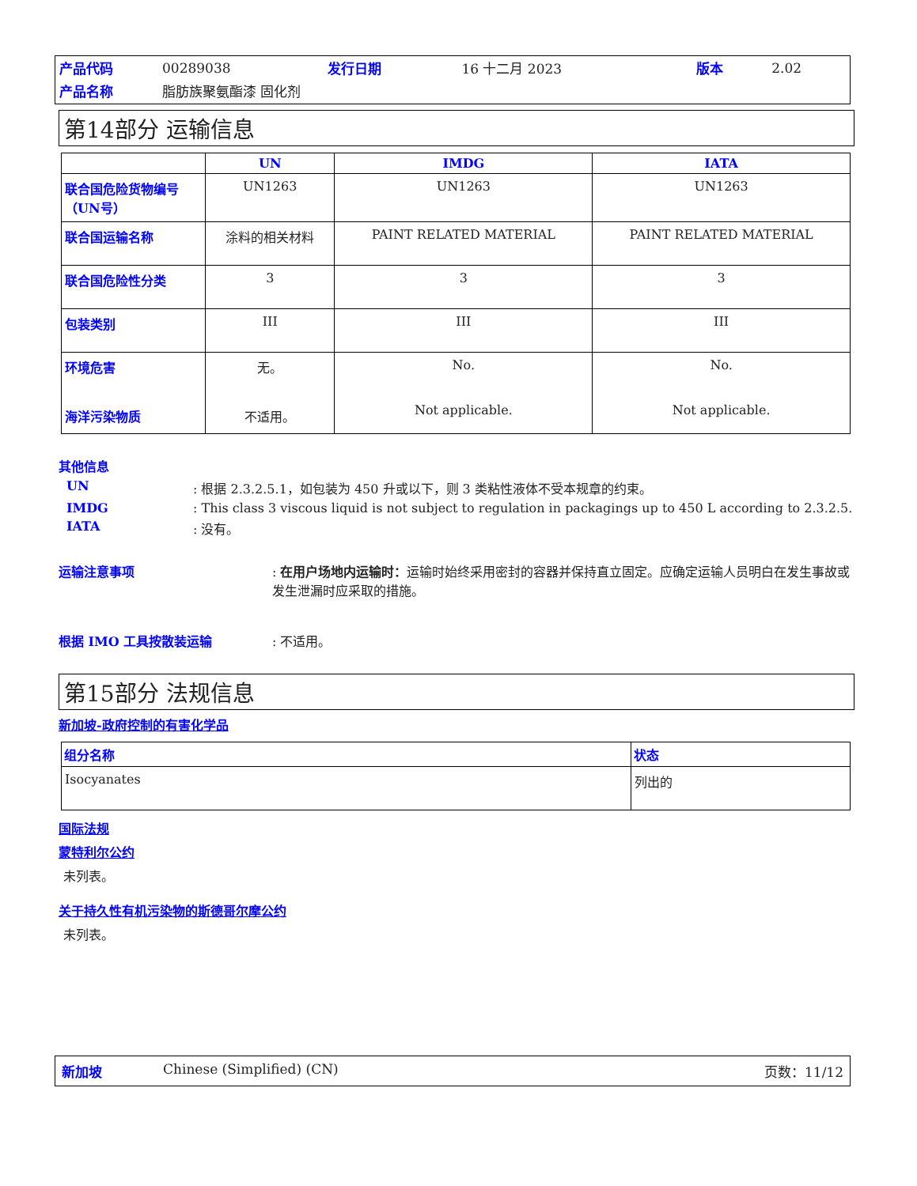| 产品代码 | 00289038 | 发行日期 | 16 十二月 2023 | 版本 | 2.02 |
| 产品名称 | 脂肪族聚氨酯漆 固化剂 | | | | |
第14部分 运输信息
| | UN | IMDG | IATA |
| --- | --- | --- | --- |
| 联合国危险货物编号（UN号） | UN1263 | UN1263 | UN1263 |
| 联合国运输名称 | 涂料的相关材料 | PAINT RELATED MATERIAL | PAINT RELATED MATERIAL |
| 联合国危险性分类 | 3 | 3 | 3 |
| 包装类别 | III | III | III |
| 环境危害 海洋污染物质 | 无。 不适用。 | No. Not applicable. | No. Not applicable. |
其他信息
UN: 根据 2.3.2.5.1，如包装为 450 升或以下，则 3 类粘性液体不受本规章的约束。
IMDG: This class 3 viscous liquid is not subject to regulation in packagings up to 450 L according to 2.3.2.5.
IATA: 没有。
运输注意事项: 在用户场地内运输时：运输时始终采用密封的容器并保持直立固定。应确定运输人员明白在发生事故或发生泄漏时应采取的措施。
根据 IMO 工具按散装运输: 不适用。
第15部分 法规信息
新加坡-政府控制的有害化学品
| 组分名称 | 状态 |
| --- | --- |
| Isocyanates | 列出的 |
国际法规
蒙特利尔公约
未列表。
关于持久性有机污染物的斯德哥尔摩公约
未列表。
新加坡 Chinese (Simplified) (CN) 页数：11/12